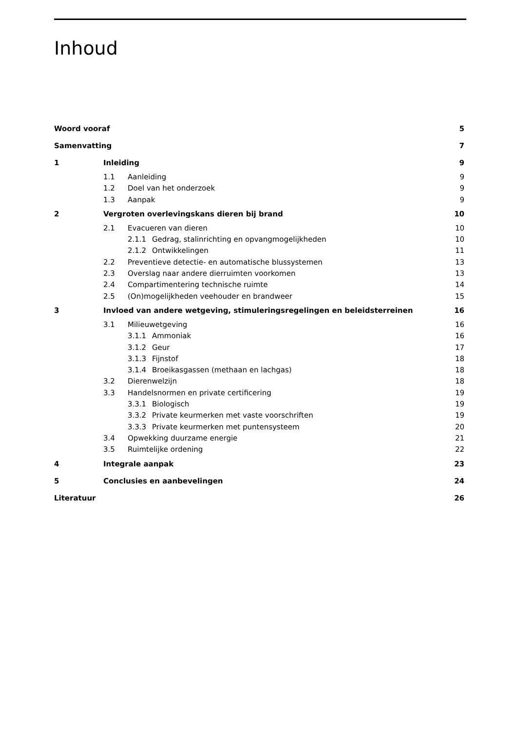Inhoud
| Woord vooraf | | | | 5 |
| Samenvatting | | | | 7 |
| 1 | Inleiding | | | 9 |
| | 1.1 | Aanleiding | | 9 |
| | 1.2 | Doel van het onderzoek | | 9 |
| | 1.3 | Aanpak | | 9 |
| 2 | Vergroten overlevingskans dieren bij brand | | | 10 |
| | 2.1 | Evacueren van dieren | | 10 |
| | | 2.1.1 | Gedrag, stalinrichting en opvangmogelijkheden | 10 |
| | | 2.1.2 | Ontwikkelingen | 11 |
| | 2.2 | Preventieve detectie- en automatische blussystemen | | 13 |
| | 2.3 | Overslag naar andere dierruimten voorkomen | | 13 |
| | 2.4 | Compartimentering technische ruimte | | 14 |
| | 2.5 | (On)mogelijkheden veehouder en brandweer | | 15 |
| 3 | Invloed van andere wetgeving, stimuleringsregelingen en beleidsterreinen | | | 16 |
| | 3.1 | Milieuwetgeving | | 16 |
| | | 3.1.1 | Ammoniak | 16 |
| | | 3.1.2 | Geur | 17 |
| | | 3.1.3 | Fijnstof | 18 |
| | | 3.1.4 | Broeikasgassen (methaan en lachgas) | 18 |
| | 3.2 | Dierenwelzijn | | 18 |
| | 3.3 | Handelsnormen en private certificering | | 19 |
| | | 3.3.1 | Biologisch | 19 |
| | | 3.3.2 | Private keurmerken met vaste voorschriften | 19 |
| | | 3.3.3 | Private keurmerken met puntensysteem | 20 |
| | 3.4 | Opwekking duurzame energie | | 21 |
| | 3.5 | Ruimtelijke ordening | | 22 |
| 4 | Integrale aanpak | | | 23 |
| 5 | Conclusies en aanbevelingen | | | 24 |
| Literatuur | | | | 26 |